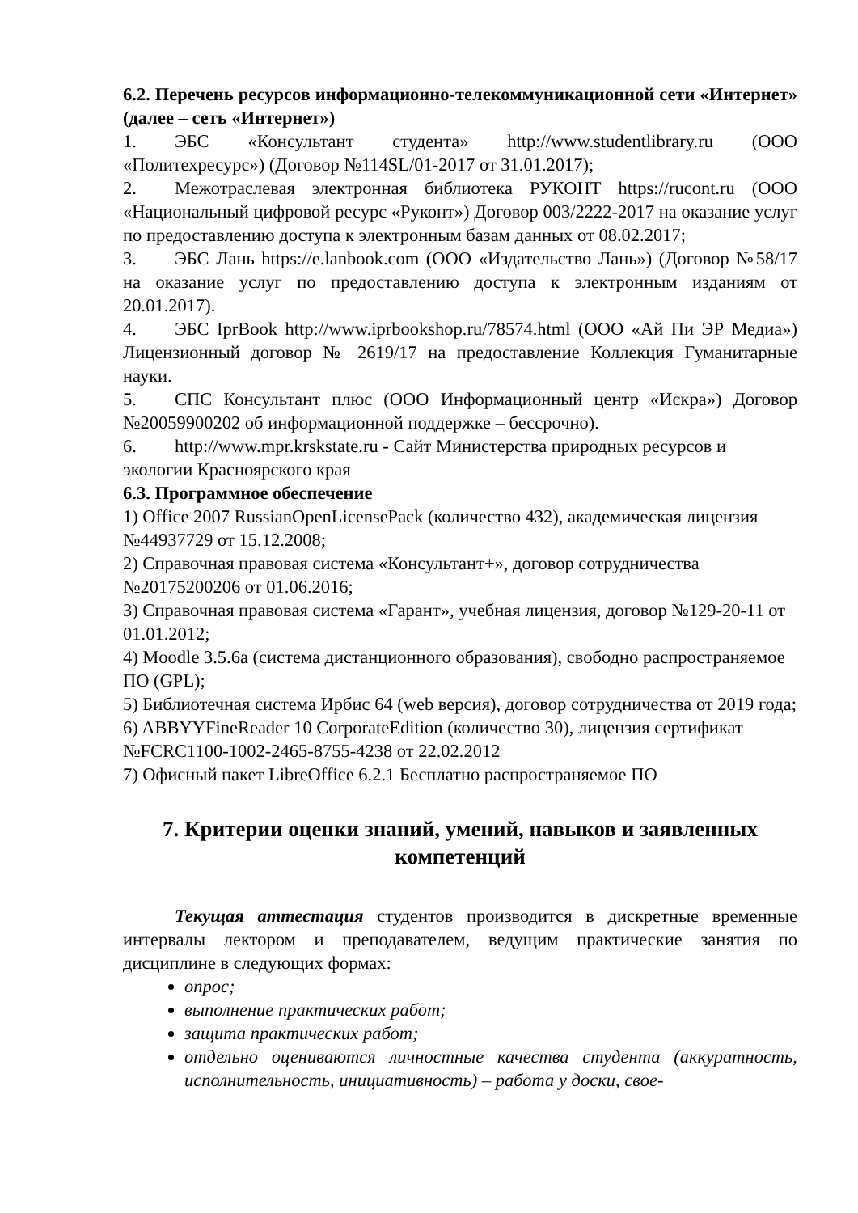6.2. Перечень ресурсов информационно-телекоммуникационной сети «Интернет» (далее – сеть «Интернет»)
1. ЭБС «Консультант студента» http://www.studentlibrary.ru (ООО «Политехресурс») (Договор №114SL/01-2017 от 31.01.2017);
2. Межотраслевая электронная библиотека РУКОНТ https://rucont.ru (ООО «Национальный цифровой ресурс «Руконт») Договор 003/2222-2017 на оказание услуг по предоставлению доступа к электронным базам данных от 08.02.2017;
3. ЭБС Лань https://e.lanbook.com (ООО «Издательство Лань») (Договор №58/17 на оказание услуг по предоставлению доступа к электронным изданиям от 20.01.2017).
4. ЭБС IprBook http://www.iprbookshop.ru/78574.html (ООО «Ай Пи ЭР Медиа») Лицензионный договор № 2619/17 на предоставление Коллекция Гуманитарные науки.
5. СПС Консультант плюс (ООО Информационный центр «Искра») Договор №20059900202 об информационной поддержке – бессрочно).
6. http://www.mpr.krskstate.ru - Сайт Министерства природных ресурсов и экологии Красноярского края
6.3. Программное обеспечение
1) Office 2007 RussianOpenLicensePack (количество 432), академическая лицензия №44937729 от 15.12.2008;
2) Справочная правовая система «Консультант+», договор сотрудничества №20175200206 от 01.06.2016;
3) Справочная правовая система «Гарант», учебная лицензия, договор №129-20-11 от 01.01.2012;
4) Moodle 3.5.6a (система дистанционного образования), свободно распространяемое ПО (GPL);
5) Библиотечная система Ирбис 64 (web версия), договор сотрудничества от 2019 года;
6) ABBYYFineReader 10 CorporateEdition (количество 30), лицензия сертификат №FCRC1100-1002-2465-8755-4238 от 22.02.2012
7) Офисный пакет LibreOffice 6.2.1 Бесплатно распространяемое ПО
7. Критерии оценки знаний, умений, навыков и заявленных компетенций
Текущая аттестация студентов производится в дискретные временные интервалы лектором и преподавателем, ведущим практические занятия по дисциплине в следующих формах:
опрос;
выполнение практических работ;
защита практических работ;
отдельно оцениваются личностные качества студента (аккуратность, исполнительность, инициативность) – работа у доски, свое-